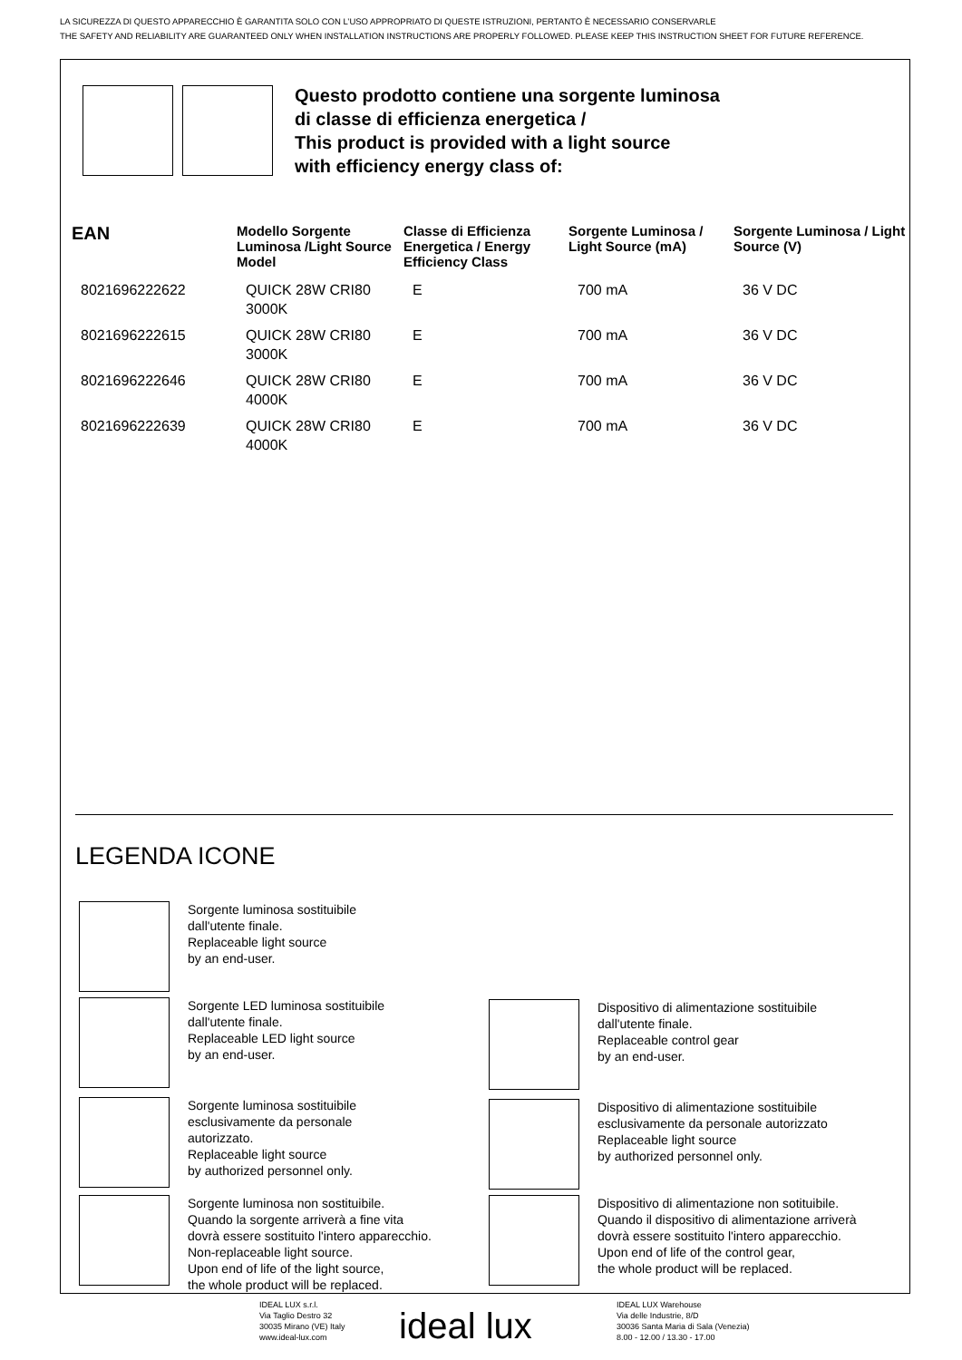LA SICUREZZA DI QUESTO APPARECCHIO È GARANTITA SOLO CON L’USO APPROPRIATO DI QUESTE ISTRUZIONI, PERTANTO È NECESSARIO CONSERVARLE
THE SAFETY AND RELIABILITY ARE GUARANTEED ONLY WHEN INSTALLATION INSTRUCTIONS ARE PROPERLY FOLLOWED. PLEASE KEEP THIS INSTRUCTION SHEET FOR FUTURE REFERENCE.
Questo prodotto contiene una sorgente luminosa
di classe di efficienza energetica /
This product is provided with a light source
with efficiency energy class of:
| EAN | Modello Sorgente Luminosa /Light Source Model | Classe di Efficienza Energetica / Energy Efficiency Class | Sorgente Luminosa / Light Source (mA) | Sorgente Luminosa / Light Source (V) |
| --- | --- | --- | --- | --- |
| 8021696222622 | QUICK 28W CRI80 3000K | E | 700 mA | 36 V DC |
| 8021696222615 | QUICK 28W CRI80 3000K | E | 700 mA | 36 V DC |
| 8021696222646 | QUICK 28W CRI80 4000K | E | 700 mA | 36 V DC |
| 8021696222639 | QUICK 28W CRI80 4000K | E | 700 mA | 36 V DC |
LEGENDA ICONE
Sorgente luminosa sostituibile
dall'utente finale.
Replaceable light source
by an end-user.
Sorgente LED luminosa sostituibile
dall'utente finale.
Replaceable LED light source
by an end-user.
Dispositivo di alimentazione sostituibile
dall'utente finale.
Replaceable control gear
by an end-user.
Sorgente luminosa sostituibile
esclusivamente da personale
autorizzato.
Replaceable light source
by authorized personnel only.
Dispositivo di alimentazione sostituibile
esclusivamente da personale autorizzato
Replaceable light source
by authorized personnel only.
Sorgente luminosa non sostituibile.
Quando la sorgente arriverà a fine vita
dovrà essere sostituito l'intero apparecchio.
Non-replaceable light source.
Upon end of life of the light source,
the whole product will be replaced.
Dispositivo di alimentazione non sotituibile.
Quando il dispositivo di alimentazione arriverà
dovrà essere sostituito l'intero apparecchio.
Upon end of life of the control gear,
the whole product will be replaced.
IDEAL LUX s.r.l.
Via Taglio Destro 32
30035 Mirano (VE) Italy
www.ideal-lux.com
ideal lux
IDEAL LUX Warehouse
Via delle Industrie, 8/D
30036 Santa Maria di Sala (Venezia)
8.00 - 12.00 / 13.30 - 17.00